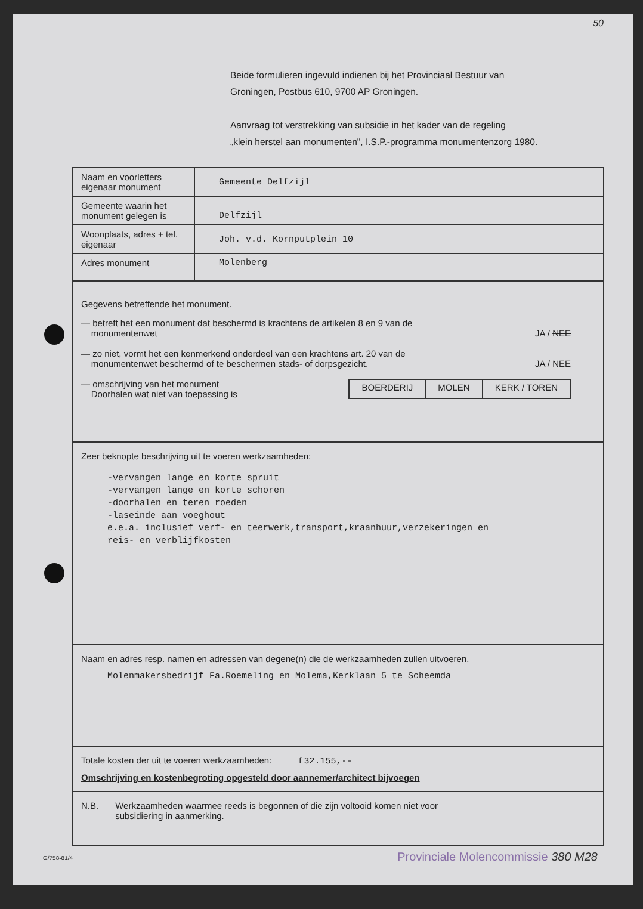50
Beide formulieren ingevuld indienen bij het Provinciaal Bestuur van
Groningen, Postbus 610, 9700 AP Groningen.
Aanvraag tot verstrekking van subsidie in het kader van de regeling
„klein herstel aan monumenten", I.S.P.-programma monumentenzorg 1980.
| Naam en voorletters eigenaar monument | Gemeente Delfzijl |
| Gemeente waarin het monument gelegen is | Delfzijl |
| Woonplaats, adres + tel. eigenaar | Joh. v.d. Kornputplein 10 |
| Adres monument | Molenberg |
Gegevens betreffende het monument.
— betreft het een monument dat beschermd is krachtens de artikelen 8 en 9 van de
monumentenwet
JA / NEE
— zo niet, vormt het een kenmerkend onderdeel van een krachtens art. 20 van de
monumentenwet beschermd of te beschermen stads- of dorpsgezicht.
JA / NEE
— omschrijving van het monument
Doorhalen wat niet van toepassing is
BOERDERIJ MOLEN KERK / TOREN
Zeer beknopte beschrijving uit te voeren werkzaamheden:
-vervangen lange en korte spruit
-vervangen lange en korte schoren
-doorhalen en teren roeden
-laseinde aan voeghout
e.e.a. inclusief verf- en teerwerk,transport,kraanhuur,verzekeringen en
reis- en verblijfkosten
Naam en adres resp. namen en adressen van degene(n) die de werkzaamheden zullen uitvoeren.
Molenmakersbedrijf Fa.Roemeling en Molema,Kerklaan 5 te Scheemda
Totale kosten der uit te voeren werkzaamheden: f 32.155,--
Omschrijving en kostenbegroting opgesteld door aannemer/architect bijvoegen
N.B. Werkzaamheden waarmee reeds is begonnen of die zijn voltooid komen niet voor
subsidiering in aanmerking.
G/758-81/4
Provinciale Molencommissie 380 M28